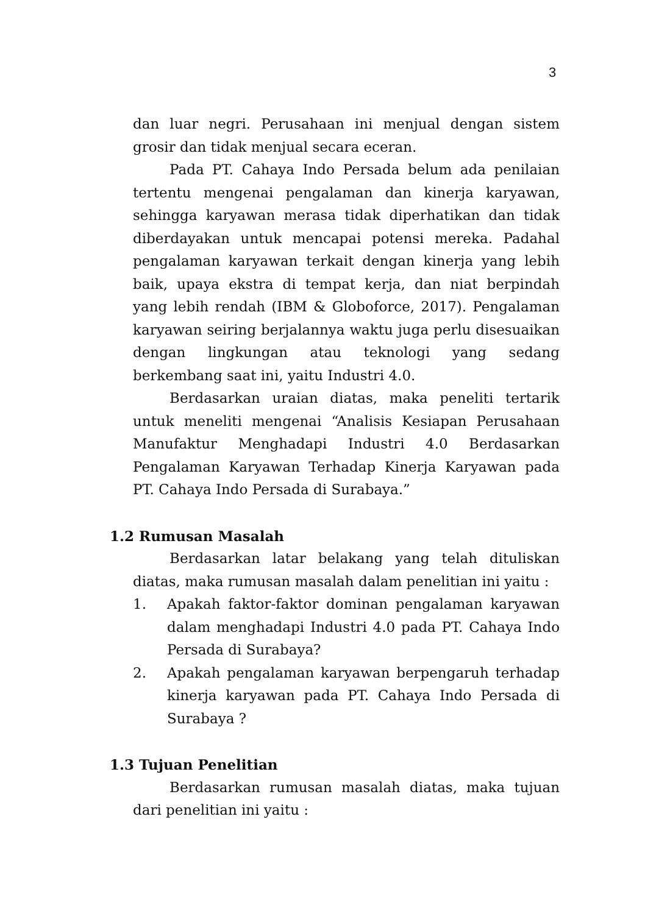3
dan luar negri. Perusahaan ini menjual dengan sistem grosir dan tidak menjual secara eceran.
Pada PT. Cahaya Indo Persada belum ada penilaian tertentu mengenai pengalaman dan kinerja karyawan, sehingga karyawan merasa tidak diperhatikan dan tidak diberdayakan untuk mencapai potensi mereka. Padahal pengalaman karyawan terkait dengan kinerja yang lebih baik, upaya ekstra di tempat kerja, dan niat berpindah yang lebih rendah (IBM & Globoforce, 2017). Pengalaman karyawan seiring berjalannya waktu juga perlu disesuaikan dengan lingkungan atau teknologi yang sedang berkembang saat ini, yaitu Industri 4.0.
Berdasarkan uraian diatas, maka peneliti tertarik untuk meneliti mengenai “Analisis Kesiapan Perusahaan Manufaktur Menghadapi Industri 4.0 Berdasarkan Pengalaman Karyawan Terhadap Kinerja Karyawan pada PT. Cahaya Indo Persada di Surabaya.”
1.2 Rumusan Masalah
Berdasarkan latar belakang yang telah dituliskan diatas, maka rumusan masalah dalam penelitian ini yaitu :
1. Apakah faktor-faktor dominan pengalaman karyawan dalam menghadapi Industri 4.0 pada PT. Cahaya Indo Persada di Surabaya?
2. Apakah pengalaman karyawan berpengaruh terhadap kinerja karyawan pada PT. Cahaya Indo Persada di Surabaya ?
1.3 Tujuan Penelitian
Berdasarkan rumusan masalah diatas, maka tujuan dari penelitian ini yaitu :